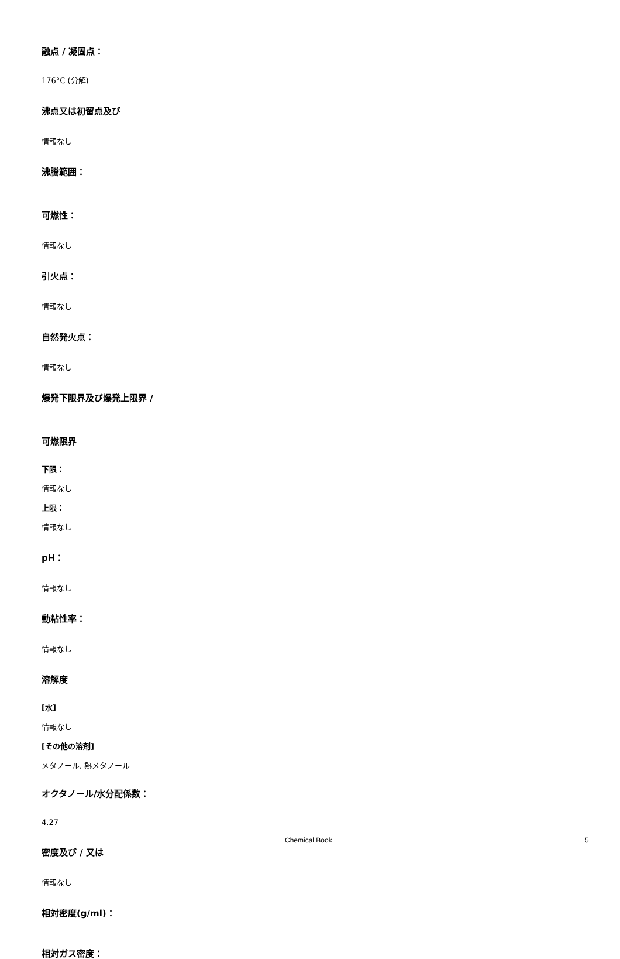融点 / 凝固点：
176°C (分解)
沸点又は初留点及び
情報なし
沸騰範囲：
可燃性：
情報なし
引火点：
情報なし
自然発火点：
情報なし
爆発下限界及び爆発上限界 /
可燃限界
下限：
情報なし
上限：
情報なし
pH：
情報なし
動粘性率：
情報なし
溶解度
[水]
情報なし
[その他の溶剤]
メタノール, 熱メタノール
オクタノール/水分配係数：
4.27
密度及び / 又は
情報なし
相対密度(g/ml)：
相対ガス密度：
Chemical Book 5